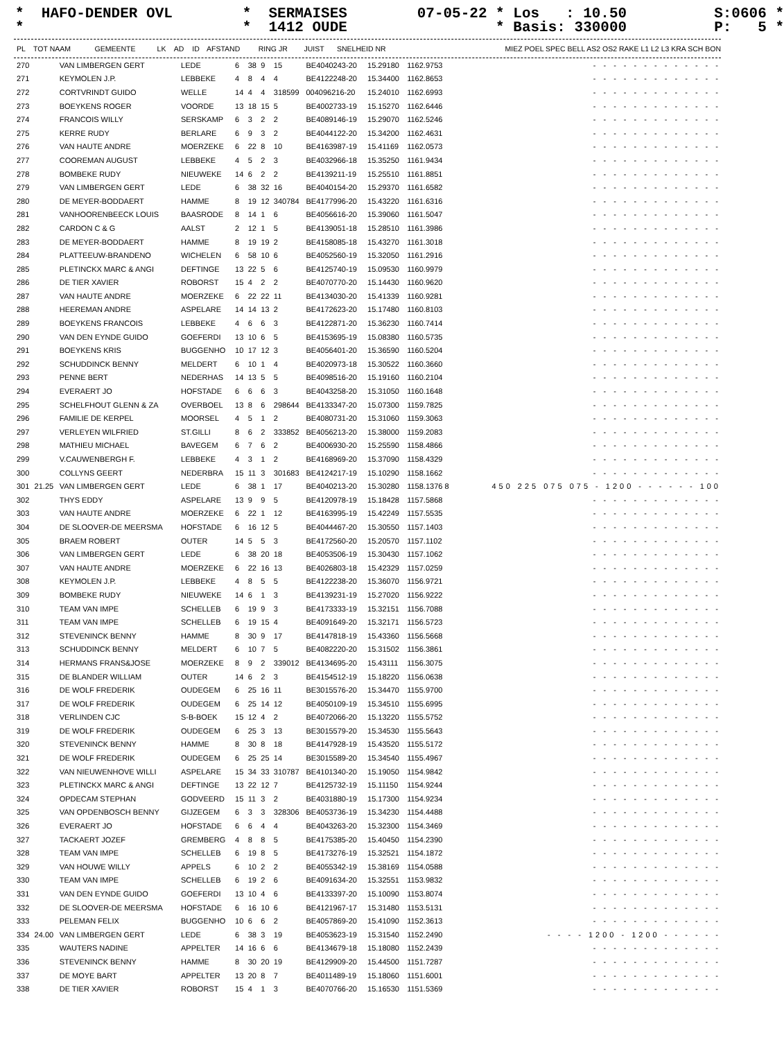* HAFO-DENDER OVL * SERMAISES 07-05-22 * Los : 10.50 S:0606 * * * 1412 OUDE * Basis: 330000 P: 5 *
| PL | TOT NAAM | | GEMEENTE | LK | AD | ID | AFSTAND | RING JR | JUIST | SNELHEID NR | MIEZ POEL SPEC BELL AS2 OS2 RAKE L1 L2 L3 KRA SCH BON |
| --- | --- | --- | --- | --- | --- | --- | --- | --- | --- | --- | --- |
| 270 | | VAN LIMBERGEN GERT | LEDE | 6 | 38 | 9 | 15 | BE4040243-20 | 15.29180 | 1162.9753 | - - - - - - - - - - - - - |
| 271 | | KEYMOLEN J.P. | LEBBEKE | 4 | 8 | 4 | 4 | BE4122248-20 | 15.34400 | 1162.8653 | - - - - - - - - - - - - - |
| 272 | | CORTVRINDT GUIDO | WELLE | 14 | 4 | 4 | 318599 | 004096216-20 | 15.24010 | 1162.6993 | - - - - - - - - - - - - - |
| 273 | | BOEYKENS ROGER | VOORDE | 13 | 18 | 15 | 5 | BE4002733-19 | 15.15270 | 1162.6446 | - - - - - - - - - - - - - |
| 274 | | FRANCOIS WILLY | SERSKAMP | 6 | 3 | 2 | 2 | BE4089146-19 | 15.29070 | 1162.5246 | - - - - - - - - - - - - - |
| 275 | | KERRE RUDY | BERLARE | 6 | 9 | 3 | 2 | BE4044122-20 | 15.34200 | 1162.4631 | - - - - - - - - - - - - - |
| 276 | | VAN HAUTE ANDRE | MOERZEKE | 6 | 22 | 8 | 10 | BE4163987-19 | 15.41169 | 1162.0573 | - - - - - - - - - - - - - |
| 277 | | COOREMAN AUGUST | LEBBEKE | 4 | 5 | 2 | 3 | BE4032966-18 | 15.35250 | 1161.9434 | - - - - - - - - - - - - - |
| 278 | | BOMBEKE RUDY | NIEUWEKE | 14 | 6 | 2 | 2 | BE4139211-19 | 15.25510 | 1161.8851 | - - - - - - - - - - - - - |
| 279 | | VAN LIMBERGEN GERT | LEDE | 6 | 38 | 32 | 16 | BE4040154-20 | 15.29370 | 1161.6582 | - - - - - - - - - - - - - |
| 280 | | DE MEYER-BODDAERT | HAMME | 8 | 19 | 12 | 340784 | BE4177996-20 | 15.43220 | 1161.6316 | - - - - - - - - - - - - - |
| 281 | | VANHOORENBEECK LOUIS | BAASRODE | 8 | 14 | 1 | 6 | BE4056616-20 | 15.39060 | 1161.5047 | - - - - - - - - - - - - - |
| 282 | | CARDON C & G | AALST | 2 | 12 | 1 | 5 | BE4139051-18 | 15.28510 | 1161.3986 | - - - - - - - - - - - - - |
| 283 | | DE MEYER-BODDAERT | HAMME | 8 | 19 | 19 | 2 | BE4158085-18 | 15.43270 | 1161.3018 | - - - - - - - - - - - - - |
| 284 | | PLATTEEUW-BRANDENO | WICHELEN | 6 | 58 | 10 | 6 | BE4052560-19 | 15.32050 | 1161.2916 | - - - - - - - - - - - - - |
| 285 | | PLETINCKX MARC & ANGI | DEFTINGE | 13 | 22 | 5 | 6 | BE4125740-19 | 15.09530 | 1160.9979 | - - - - - - - - - - - - - |
| 286 | | DE TIER XAVIER | ROBORST | 15 | 4 | 2 | 2 | BE4070770-20 | 15.14430 | 1160.9620 | - - - - - - - - - - - - - |
| 287 | | VAN HAUTE ANDRE | MOERZEKE | 6 | 22 | 22 | 11 | BE4134030-20 | 15.41339 | 1160.9281 | - - - - - - - - - - - - - |
| 288 | | HEEREMAN ANDRE | ASPELARE | 14 | 14 | 13 | 2 | BE4172623-20 | 15.17480 | 1160.8103 | - - - - - - - - - - - - - |
| 289 | | BOEYKENS FRANCOIS | LEBBEKE | 4 | 6 | 6 | 3 | BE4122871-20 | 15.36230 | 1160.7414 | - - - - - - - - - - - - - |
| 290 | | VAN DEN EYNDE GUIDO | GOEFERDI | 13 | 10 | 6 | 5 | BE4153695-19 | 15.08380 | 1160.5735 | - - - - - - - - - - - - - |
| 291 | | BOEYKENS KRIS | BUGGENHO | 10 | 17 | 12 | 3 | BE4056401-20 | 15.36590 | 1160.5204 | - - - - - - - - - - - - - |
| 292 | | SCHUDDINCK BENNY | MELDERT | 6 | 10 | 1 | 4 | BE4020973-18 | 15.30522 | 1160.3660 | - - - - - - - - - - - - - |
| 293 | | PENNE BERT | NEDERHAS | 14 | 13 | 5 | 5 | BE4098516-20 | 15.19160 | 1160.2104 | - - - - - - - - - - - - - |
| 294 | | EVERAERT JO | HOFSTADE | 6 | 6 | 6 | 3 | BE4043258-20 | 15.31050 | 1160.1648 | - - - - - - - - - - - - - |
| 295 | | SCHELFHOUT GLENN & ZA | OVERBOEL | 13 | 8 | 6 | 298644 | BE4133347-20 | 15.07300 | 1159.7825 | - - - - - - - - - - - - - |
| 296 | | FAMILIE DE KERPEL | MOORSEL | 4 | 5 | 1 | 2 | BE4080731-20 | 15.31060 | 1159.3063 | - - - - - - - - - - - - - |
| 297 | | VERLEYEN WILFRIED | ST.GILLI | 8 | 6 | 2 | 333852 | BE4056213-20 | 15.38000 | 1159.2083 | - - - - - - - - - - - - - |
| 298 | | MATHIEU MICHAEL | BAVEGEM | 6 | 7 | 6 | 2 | BE4006930-20 | 15.25590 | 1158.4866 | - - - - - - - - - - - - - |
| 299 | | V.CAUWENBERGH F. | LEBBEKE | 4 | 3 | 1 | 2 | BE4168969-20 | 15.37090 | 1158.4329 | - - - - - - - - - - - - - |
| 300 | | COLLYNS GEERT | NEDERBRA | 15 | 11 | 3 | 301683 | BE4124217-19 | 15.10290 | 1158.1662 | - - - - - - - - - - - - - |
| 301 | 21.25 | VAN LIMBERGEN GERT | LEDE | 6 | 38 | 1 | 17 | BE4040213-20 | 15.30280 | 1158.1376 8 | 450 225 075 075 - 1200 - - - - - - 100 |
| 302 | | THYS EDDY | ASPELARE | 13 | 9 | 9 | 5 | BE4120978-19 | 15.18428 | 1157.5868 | - - - - - - - - - - - - - |
| 303 | | VAN HAUTE ANDRE | MOERZEKE | 6 | 22 | 1 | 12 | BE4163995-19 | 15.42249 | 1157.5535 | - - - - - - - - - - - - - |
| 304 | | DE SLOOVER-DE MEERSMA | HOFSTADE | 6 | 16 | 12 | 5 | BE4044467-20 | 15.30550 | 1157.1403 | - - - - - - - - - - - - - |
| 305 | | BRAEM ROBERT | OUTER | 14 | 5 | 5 | 3 | BE4172560-20 | 15.20570 | 1157.1102 | - - - - - - - - - - - - - |
| 306 | | VAN LIMBERGEN GERT | LEDE | 6 | 38 | 20 | 18 | BE4053506-19 | 15.30430 | 1157.1062 | - - - - - - - - - - - - - |
| 307 | | VAN HAUTE ANDRE | MOERZEKE | 6 | 22 | 16 | 13 | BE4026803-18 | 15.42329 | 1157.0259 | - - - - - - - - - - - - - |
| 308 | | KEYMOLEN J.P. | LEBBEKE | 4 | 8 | 5 | 5 | BE4122238-20 | 15.36070 | 1156.9721 | - - - - - - - - - - - - - |
| 309 | | BOMBEKE RUDY | NIEUWEKE | 14 | 6 | 1 | 3 | BE4139231-19 | 15.27020 | 1156.9222 | - - - - - - - - - - - - - |
| 310 | | TEAM VAN IMPE | SCHELLEB | 6 | 19 | 9 | 3 | BE4173333-19 | 15.32151 | 1156.7088 | - - - - - - - - - - - - - |
| 311 | | TEAM VAN IMPE | SCHELLEB | 6 | 19 | 15 | 4 | BE4091649-20 | 15.32171 | 1156.5723 | - - - - - - - - - - - - - |
| 312 | | STEVENINCK BENNY | HAMME | 8 | 30 | 9 | 17 | BE4147818-19 | 15.43360 | 1156.5668 | - - - - - - - - - - - - - |
| 313 | | SCHUDDINCK BENNY | MELDERT | 6 | 10 | 7 | 5 | BE4082220-20 | 15.31502 | 1156.3861 | - - - - - - - - - - - - - |
| 314 | | HERMANS FRANS&JOSE | MOERZEKE | 8 | 9 | 2 | 339012 | BE4134695-20 | 15.43111 | 1156.3075 | - - - - - - - - - - - - - |
| 315 | | DE BLANDER WILLIAM | OUTER | 14 | 6 | 2 | 3 | BE4154512-19 | 15.18220 | 1156.0638 | - - - - - - - - - - - - - |
| 316 | | DE WOLF FREDERIK | OUDEGEM | 6 | 25 | 16 | 11 | BE3015576-20 | 15.34470 | 1155.9700 | - - - - - - - - - - - - - |
| 317 | | DE WOLF FREDERIK | OUDEGEM | 6 | 25 | 14 | 12 | BE4050109-19 | 15.34510 | 1155.6995 | - - - - - - - - - - - - - |
| 318 | | VERLINDEN CJC | S-B-BOEK | 15 | 12 | 4 | 2 | BE4072066-20 | 15.13220 | 1155.5752 | - - - - - - - - - - - - - |
| 319 | | DE WOLF FREDERIK | OUDEGEM | 6 | 25 | 3 | 13 | BE3015579-20 | 15.34530 | 1155.5643 | - - - - - - - - - - - - - |
| 320 | | STEVENINCK BENNY | HAMME | 8 | 30 | 8 | 18 | BE4147928-19 | 15.43520 | 1155.5172 | - - - - - - - - - - - - - |
| 321 | | DE WOLF FREDERIK | OUDEGEM | 6 | 25 | 25 | 14 | BE3015589-20 | 15.34540 | 1155.4967 | - - - - - - - - - - - - - |
| 322 | | VAN NIEUWENHOVE WILLI | ASPELARE | 15 | 34 | 33 | 310787 | BE4101340-20 | 15.19050 | 1154.9842 | - - - - - - - - - - - - - |
| 323 | | PLETINCKX MARC & ANGI | DEFTINGE | 13 | 22 | 12 | 7 | BE4125732-19 | 15.11150 | 1154.9244 | - - - - - - - - - - - - - |
| 324 | | OPDECAM STEPHAN | GODVEERD | 15 | 11 | 3 | 2 | BE4031880-19 | 15.17300 | 1154.9234 | - - - - - - - - - - - - - |
| 325 | | VAN OPDENBOSCH BENNY | GIJZEGEM | 6 | 3 | 3 | 328306 | BE4053736-19 | 15.34230 | 1154.4488 | - - - - - - - - - - - - - |
| 326 | | EVERAERT JO | HOFSTADE | 6 | 6 | 4 | 4 | BE4043263-20 | 15.32300 | 1154.3469 | - - - - - - - - - - - - - |
| 327 | | TACKAERT JOZEF | GREMBERG | 4 | 8 | 8 | 5 | BE4175385-20 | 15.40450 | 1154.2390 | - - - - - - - - - - - - - |
| 328 | | TEAM VAN IMPE | SCHELLEB | 6 | 19 | 8 | 5 | BE4173276-19 | 15.32521 | 1154.1872 | - - - - - - - - - - - - - |
| 329 | | VAN HOUWE WILLY | APPELS | 6 | 10 | 2 | 2 | BE4055342-19 | 15.38169 | 1154.0588 | - - - - - - - - - - - - - |
| 330 | | TEAM VAN IMPE | SCHELLEB | 6 | 19 | 2 | 6 | BE4091634-20 | 15.32551 | 1153.9832 | - - - - - - - - - - - - - |
| 331 | | VAN DEN EYNDE GUIDO | GOEFERDI | 13 | 10 | 4 | 6 | BE4133397-20 | 15.10090 | 1153.8074 | - - - - - - - - - - - - - |
| 332 | | DE SLOOVER-DE MEERSMA | HOFSTADE | 6 | 16 | 10 | 6 | BE4121967-17 | 15.31480 | 1153.5131 | - - - - - - - - - - - - - |
| 333 | | PELEMAN FELIX | BUGGENHO | 10 | 6 | 6 | 2 | BE4057869-20 | 15.41090 | 1152.3613 | - - - - - - - - - - - - - |
| 334 | 24.00 | VAN LIMBERGEN GERT | LEDE | 6 | 38 | 3 | 19 | BE4053623-19 | 15.31540 | 1152.2490 | - - - - 1200 - 1200 - - - - - - |
| 335 | | WAUTERS NADINE | APPELTER | 14 | 16 | 6 | 6 | BE4134679-18 | 15.18080 | 1152.2439 | - - - - - - - - - - - - - |
| 336 | | STEVENINCK BENNY | HAMME | 8 | 30 | 20 | 19 | BE4129909-20 | 15.44500 | 1151.7287 | - - - - - - - - - - - - - |
| 337 | | DE MOYE BART | APPELTER | 13 | 20 | 8 | 7 | BE4011489-19 | 15.18060 | 1151.6001 | - - - - - - - - - - - - - |
| 338 | | DE TIER XAVIER | ROBORST | 15 | 4 | 1 | 3 | BE4070766-20 | 15.16530 | 1151.5369 | - - - - - - - - - - - - - |